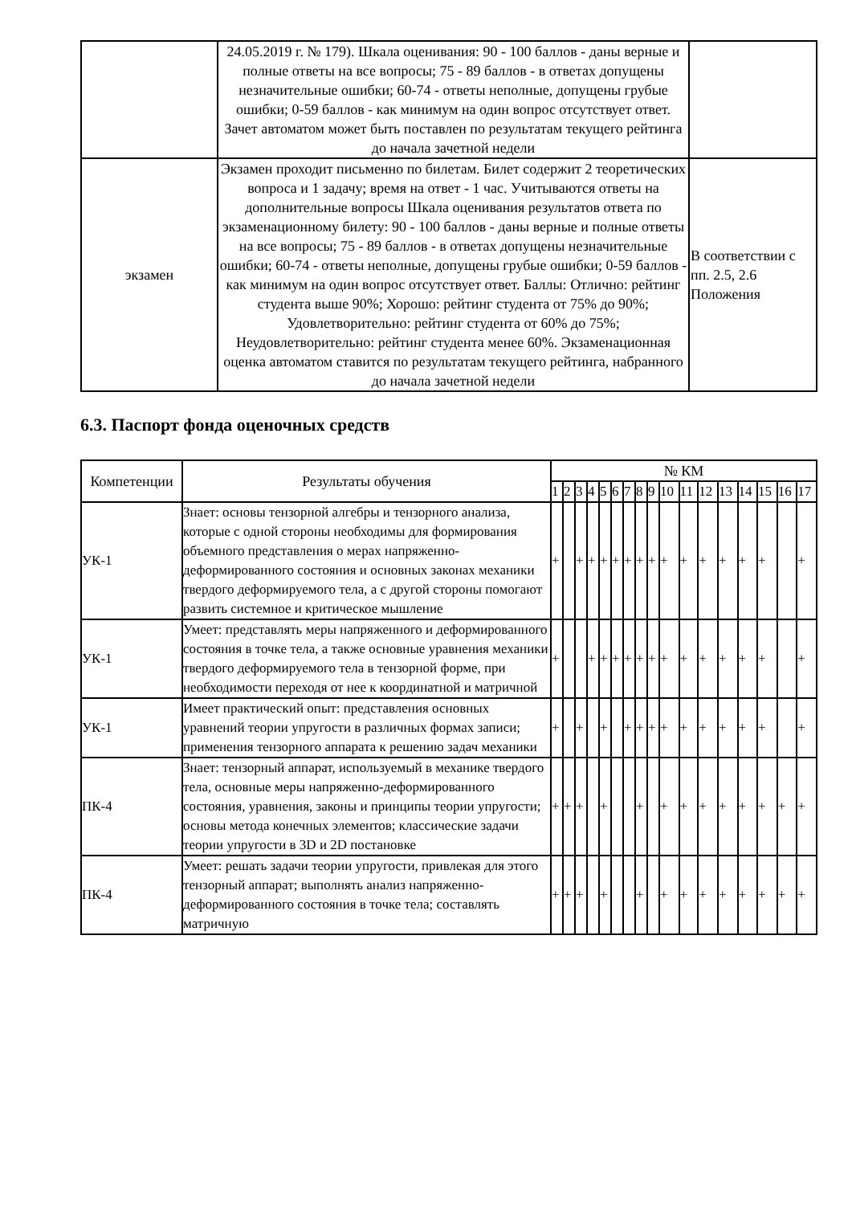| | 24.05.2019 г. № 179). Шкала оценивания: 90 - 100 баллов - даны верные и полные ответы на все вопросы; 75 - 89 баллов - в ответах допущены незначительные ошибки; 60-74 - ответы неполные, допущены грубые ошибки; 0-59 баллов - как минимум на один вопрос отсутствует ответ. Зачет автоматом может быть поставлен по результатам текущего рейтинга до начала зачетной недели | |
| экзамен | Экзамен проходит письменно по билетам. Билет содержит 2 теоретических вопроса и 1 задачу; время на ответ - 1 час. Учитываются ответы на дополнительные вопросы Шкала оценивания результатов ответа по экзаменационному билету: 90 - 100 баллов - даны верные и полные ответы на все вопросы; 75 - 89 баллов - в ответах допущены незначительные ошибки; 60-74 - ответы неполные, допущены грубые ошибки; 0-59 баллов - как минимум на один вопрос отсутствует ответ. Баллы: Отлично: рейтинг студента выше 90%; Хорошо: рейтинг студента от 75% до 90%; Удовлетворительно: рейтинг студента от 60% до 75%; Неудовлетворительно: рейтинг студента менее 60%. Экзаменационная оценка автоматом ставится по результатам текущего рейтинга, набранного до начала зачетной недели | В соответствии с пп. 2.5, 2.6 Положения |
6.3. Паспорт фонда оценочных средств
| Компетенции | Результаты обучения | № КМ | | | | | | | | | | | | | | | | |
| --- | --- | --- | --- | --- | --- | --- | --- | --- | --- | --- | --- | --- | --- | --- | --- | --- | --- | --- |
| | | 1 | 2 | 3 | 4 | 5 | 6 | 7 | 8 | 9 | 10 | 11 | 12 | 13 | 14 | 15 | 16 | 17 |
| УК-1 | Знает: основы тензорной алгебры и тензорного анализа, которые с одной стороны необходимы для формирования объемного представления о мерах напряженно-деформированного состояния и основных законах механики твердого деформируемого тела, а с другой стороны помогают развить системное и критическое мышление | + | | + | + | + | + | + | + | + | + | + | + | + | + | + | | + |
| УК-1 | Умеет: представлять меры напряженного и деформированного состояния в точке тела, а также основные уравнения механики твердого деформируемого тела в тензорной форме, при необходимости переходя от нее к координатной и матричной | + | | | + | + | + | + | + | + | + | + | + | + | + | + | | + |
| УК-1 | Имеет практический опыт: представления основных уравнений теории упругости в различных формах записи; применения тензорного аппарата к решению задач механики | + | | + | | + | | + | + | + | + | + | + | + | + | + | | + |
| ПК-4 | Знает: тензорный аппарат, используемый в механике твердого тела, основные меры напряженно-деформированного состояния, уравнения, законы и принципы теории упругости; основы метода конечных элементов; классические задачи теории упругости в 3D и 2D постановке | + | + | + | | + | | | + | | + | + | + | + | + | + | + | + |
| ПК-4 | Умеет: решать задачи теории упругости, привлекая для этого тензорный аппарат; выполнять анализ напряженно-деформированного состояния в точке тела; составлять матричную | + | + | + | | + | | | + | | + | + | + | + | + | + | + | + |